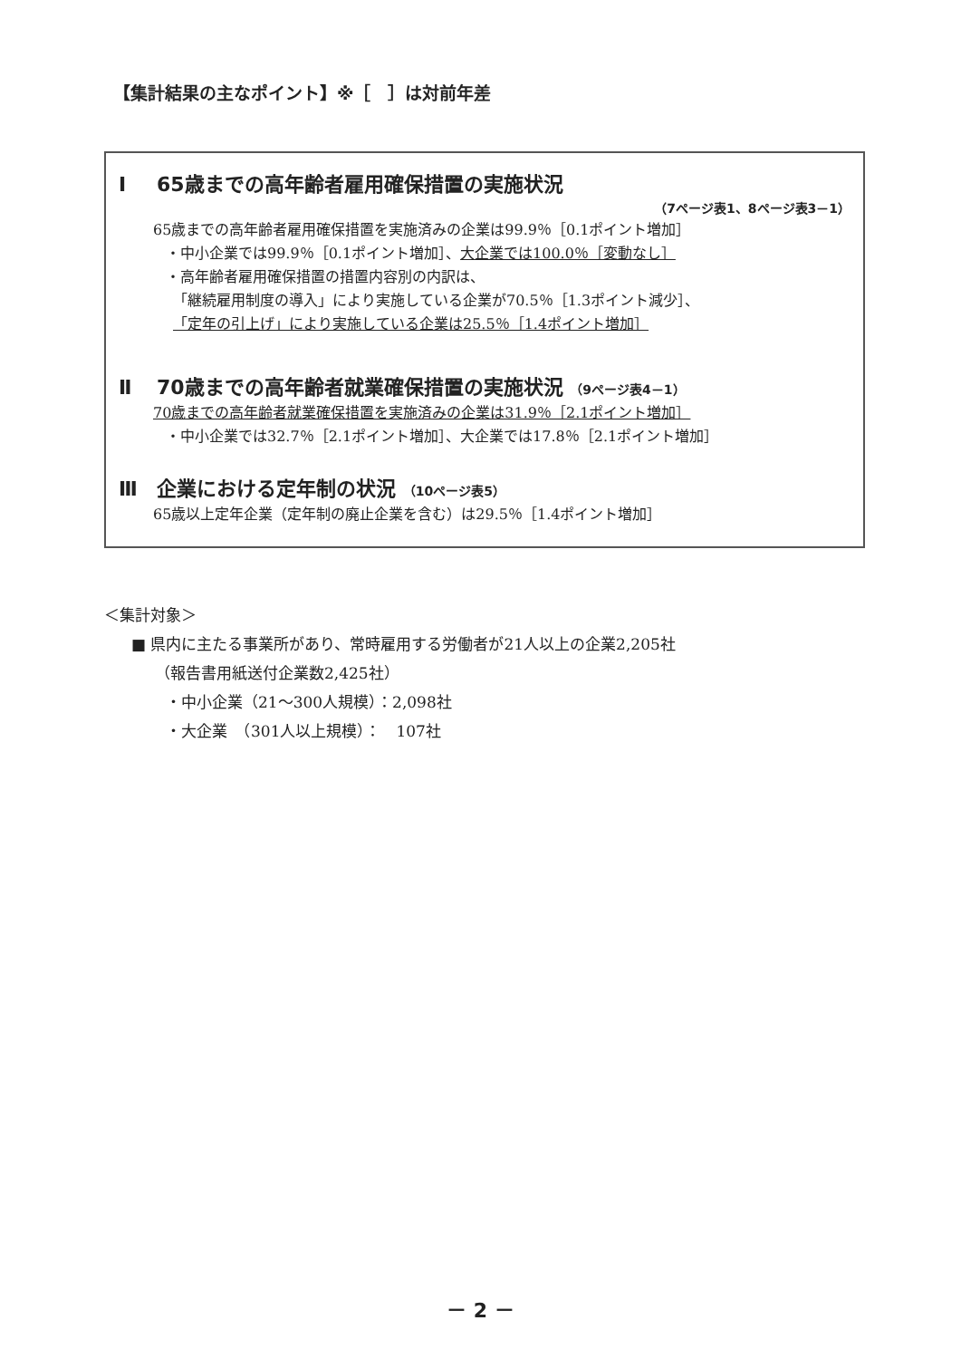【集計結果の主なポイント】※［　］は対前年差
Ⅰ 65歳までの高年齢者雇用確保措置の実施状況
（7ページ表1、8ページ表3－1）
65歳までの高年齢者雇用確保措置を実施済みの企業は99.9％［0.1ポイント増加］
・中小企業では99.9％［0.1ポイント増加］、大企業では100.0％［変動なし］
・高年齢者雇用確保措置の措置内容別の内訳は、
「継続雇用制度の導入」により実施している企業が70.5％［1.3ポイント減少］、
「定年の引上げ」により実施している企業は25.5％［1.4ポイント増加］
Ⅱ 70歳までの高年齢者就業確保措置の実施状況 （9ページ表4－1）
70歳までの高年齢者就業確保措置を実施済みの企業は31.9％［2.1ポイント増加］
・中小企業では32.7％［2.1ポイント増加］、大企業では17.8％［2.1ポイント増加］
Ⅲ 企業における定年制の状況 （10ページ表5）
65歳以上定年企業（定年制の廃止企業を含む）は29.5％［1.4ポイント増加］
＜集計対象＞
■ 県内に主たる事業所があり、常時雇用する労働者が21人以上の企業2,205社
（報告書用紙送付企業数2,425社）
・中小企業（21～300人規模）：2,098社
・大企業　（301人以上規模）：　107社
－ 2 －